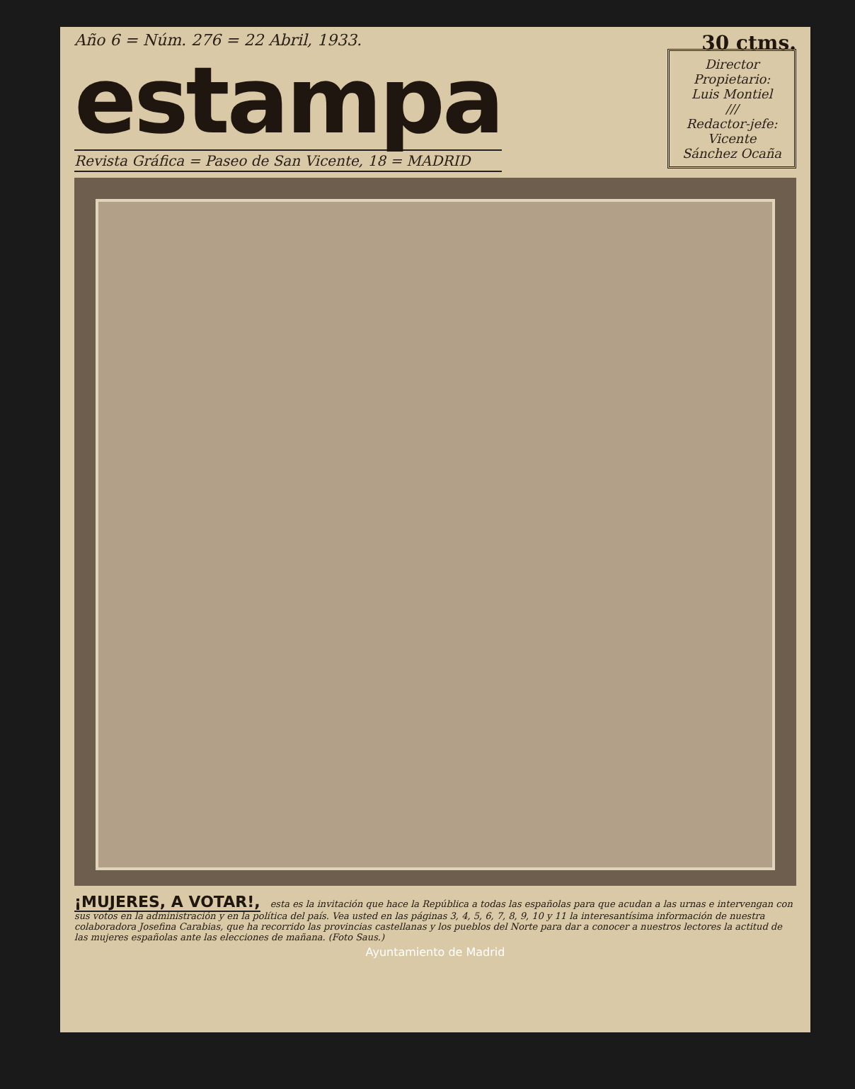Año 6 = Núm. 276 = 22 Abril, 1933. 30 ctms.
estampa
Revista Gráfica = Paseo de San Vicente, 18 = MADRID
Director Propietario:
Luis Montiel
///
Redactor-jefe:
Vicente
Sánchez Ocaña
¡MUJERES, A VOTAR!, esta es la invitación que hace la República a todas las españolas para que acudan a las urnas e intervengan con sus votos en la administración y en la política del país. Vea usted en las páginas 3, 4, 5, 6, 7, 8, 9, 10 y 11 la interesantísima información de nuestra colaboradora Josefina Carabias, que ha recorrido las provincias castellanas y los pueblos del Norte para dar a conocer a nuestros lectores la actitud de las mujeres españolas ante las elecciones de mañana. (Foto Saus.)
Ayuntamiento de Madrid